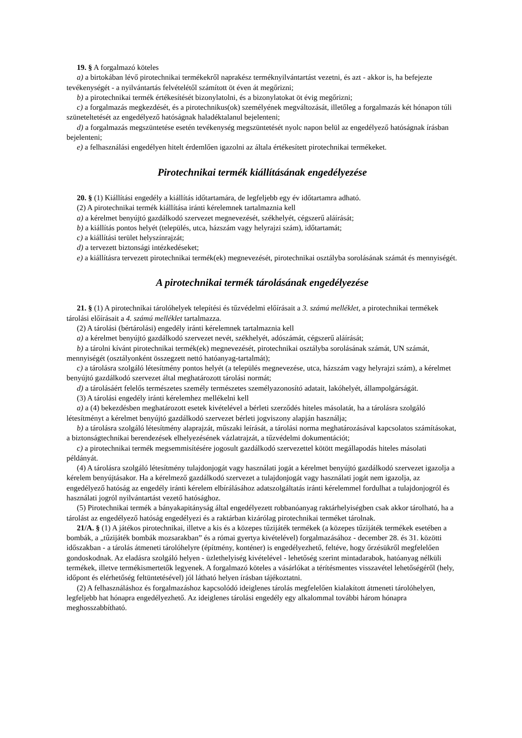19. § A forgalmazó köteles
a) a birtokában lévő pirotechnikai termékekről naprakész terméknyilvántartást vezetni, és azt - akkor is, ha befejezte tevékenységét - a nyilvántartás felvételétől számított öt éven át megőrizni;
b) a pirotechnikai termék értékesítését bizonylatolni, és a bizonylatokat öt évig megőrizni;
c) a forgalmazás megkezdését, és a pirotechnikus(ok) személyének megváltozását, illetőleg a forgalmazás két hónapon túli szüneteltetését az engedélyező hatóságnak haladéktalanul bejelenteni;
d) a forgalmazás megszüntetése esetén tevékenység megszüntetését nyolc napon belül az engedélyező hatóságnak írásban bejelenteni;
e) a felhasználási engedélyen hitelt érdemlően igazolni az általa értékesített pirotechnikai termékeket.
Pirotechnikai termék kiállításának engedélyezése
20. § (1) Kiállítási engedély a kiállítás időtartamára, de legfeljebb egy év időtartamra adható.
(2) A pirotechnikai termék kiállítása iránti kérelemnek tartalmaznia kell
a) a kérelmet benyújtó gazdálkodó szervezet megnevezését, székhelyét, cégszerű aláírását;
b) a kiállítás pontos helyét (település, utca, házszám vagy helyrajzi szám), időtartamát;
c) a kiállítási terület helyszínrajzát;
d) a tervezett biztonsági intézkedéseket;
e) a kiállításra tervezett pirotechnikai termék(ek) megnevezését, pirotechnikai osztályba sorolásának számát és mennyiségét.
A pirotechnikai termék tárolásának engedélyezése
21. § (1) A pirotechnikai tárolóhelyek telepítési és tűzvédelmi előírásait a 3. számú melléklet, a pirotechnikai termékek tárolási előírásait a 4. számú melléklet tartalmazza.
(2) A tárolási (bértárolási) engedély iránti kérelemnek tartalmaznia kell
a) a kérelmet benyújtó gazdálkodó szervezet nevét, székhelyét, adószámát, cégszerű aláírását;
b) a tárolni kívánt pirotechnikai termék(ek) megnevezését, pirotechnikai osztályba sorolásának számát, UN számát, mennyiségét (osztályonként összegzett nettó hatóanyag-tartalmát);
c) a tárolásra szolgáló létesítmény pontos helyét (a település megnevezése, utca, házszám vagy helyrajzi szám), a kérelmet benyújtó gazdálkodó szervezet által meghatározott tárolási normát;
d) a tárolásáért felelős természetes személy természetes személyazonosító adatait, lakóhelyét, állampolgárságát.
(3) A tárolási engedély iránti kérelemhez mellékelni kell
a) a (4) bekezdésben meghatározott esetek kivételével a bérleti szerződés hiteles másolatát, ha a tárolásra szolgáló létesítményt a kérelmet benyújtó gazdálkodó szervezet bérleti jogviszony alapján használja;
b) a tárolásra szolgáló létesítmény alaprajzát, műszaki leírását, a tárolási norma meghatározásával kapcsolatos számításokat, a biztonságtechnikai berendezések elhelyezésének vázlatrajzát, a tűzvédelmi dokumentációt;
c) a pirotechnikai termék megsemmisítésére jogosult gazdálkodó szervezettel kötött megállapodás hiteles másolati példányát.
(4) A tárolásra szolgáló létesítmény tulajdonjogát vagy használati jogát a kérelmet benyújtó gazdálkodó szervezet igazolja a kérelem benyújtásakor. Ha a kérelmező gazdálkodó szervezet a tulajdonjogát vagy használati jogát nem igazolja, az engedélyező hatóság az engedély iránti kérelem elbírálásához adatszolgáltatás iránti kérelemmel fordulhat a tulajdonjogról és használati jogról nyilvántartást vezető hatósághoz.
(5) Pirotechnikai termék a bányakapitányság által engedélyezett robbanóanyag raktárhelyiségben csak akkor tárolható, ha a tárolást az engedélyező hatóság engedélyezi és a raktárban kizárólag pirotechnikai terméket tárolnak.
21/A. § (1) A játékos pirotechnikai, illetve a kis és a közepes tűzijáték termékek (a közepes tűzijáték termékek esetében a bombák, a „tűzijáték bombák mozsarakban” és a római gyertya kivételével) forgalmazásához - december 28. és 31. közötti időszakban - a tárolás átmeneti tárolóhelyre (építmény, konténer) is engedélyezhető, feltéve, hogy őrzésükről megfelelően gondoskodnak. Az eladásra szolgáló helyen - üzlethelyiség kivételével - lehetőség szerint mintadarabok, hatóanyag nélküli termékek, illetve termékismertetők legyenek. A forgalmazó köteles a vásárlókat a térítésmentes visszavétel lehetőségéről (hely, időpont és elérhetőség feltüntetésével) jól látható helyen írásban tájékoztatni.
(2) A felhasználáshoz és forgalmazáshoz kapcsolódó ideiglenes tárolás megfelelően kialakított átmeneti tárolóhelyen, legfeljebb hat hónapra engedélyezhető. Az ideiglenes tárolási engedély egy alkalommal további három hónapra meghosszabbítható.